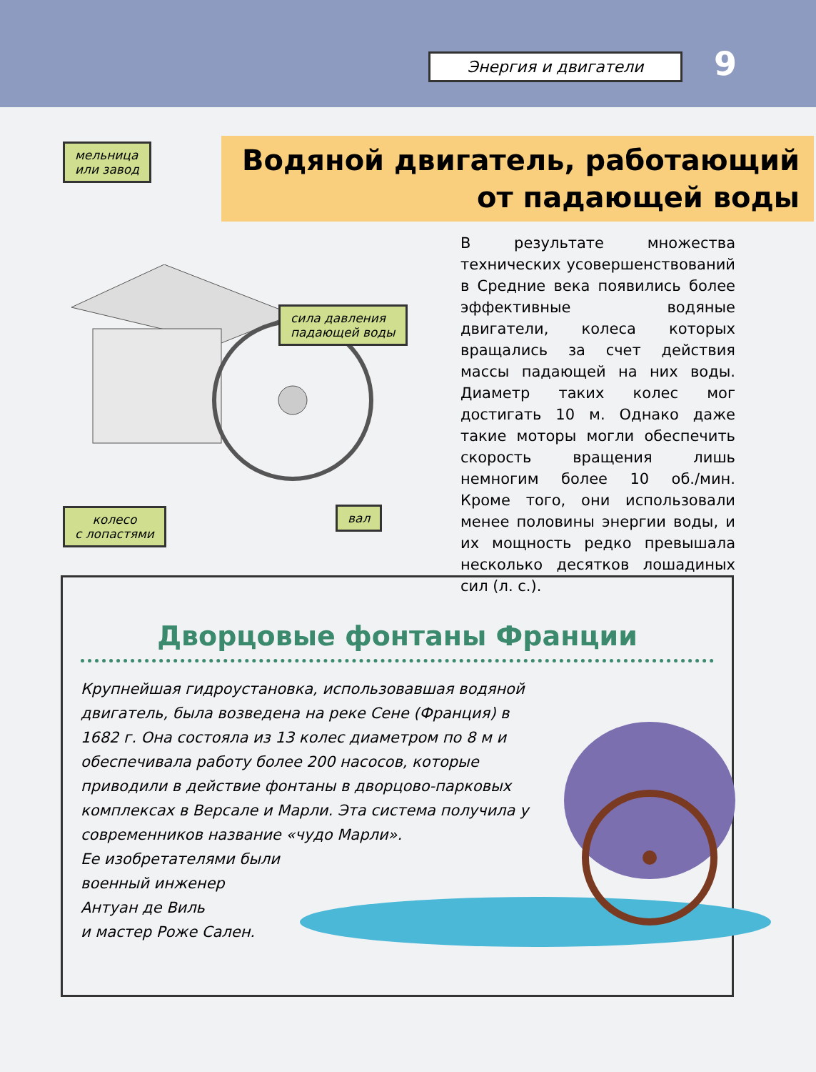Энергия и двигатели 9
Водяной двигатель, работающий
от падающей воды
мельница
или завод
сила давления
падающей воды
колесо
с лопастями
вал
В результате множества технических усовершенствований в Средние века появились более эффективные водяные двигатели, колеса которых вращались за счет действия массы падающей на них воды. Диаметр таких колес мог достигать 10 м. Однако даже такие моторы могли обеспечить скорость вращения лишь немногим более 10 об./мин. Кроме того, они использовали менее половины энергии воды, и их мощность редко превышала несколько десятков лошадиных сил (л. с.).
Дворцовые фонтаны Франции
Крупнейшая гидроустановка, использовавшая водяной двигатель, была возведена на реке Сене (Франция) в 1682 г. Она состояла из 13 колес диаметром по 8 м и обеспечивала работу более 200 насосов, которые приводили в действие фонтаны в дворцово-парковых комплексах в Версале и Марли. Эта система получила у современников название «чудо Марли».
Ее изобретателями были
военный инженер
Антуан де Виль
и мастер Роже Сален.